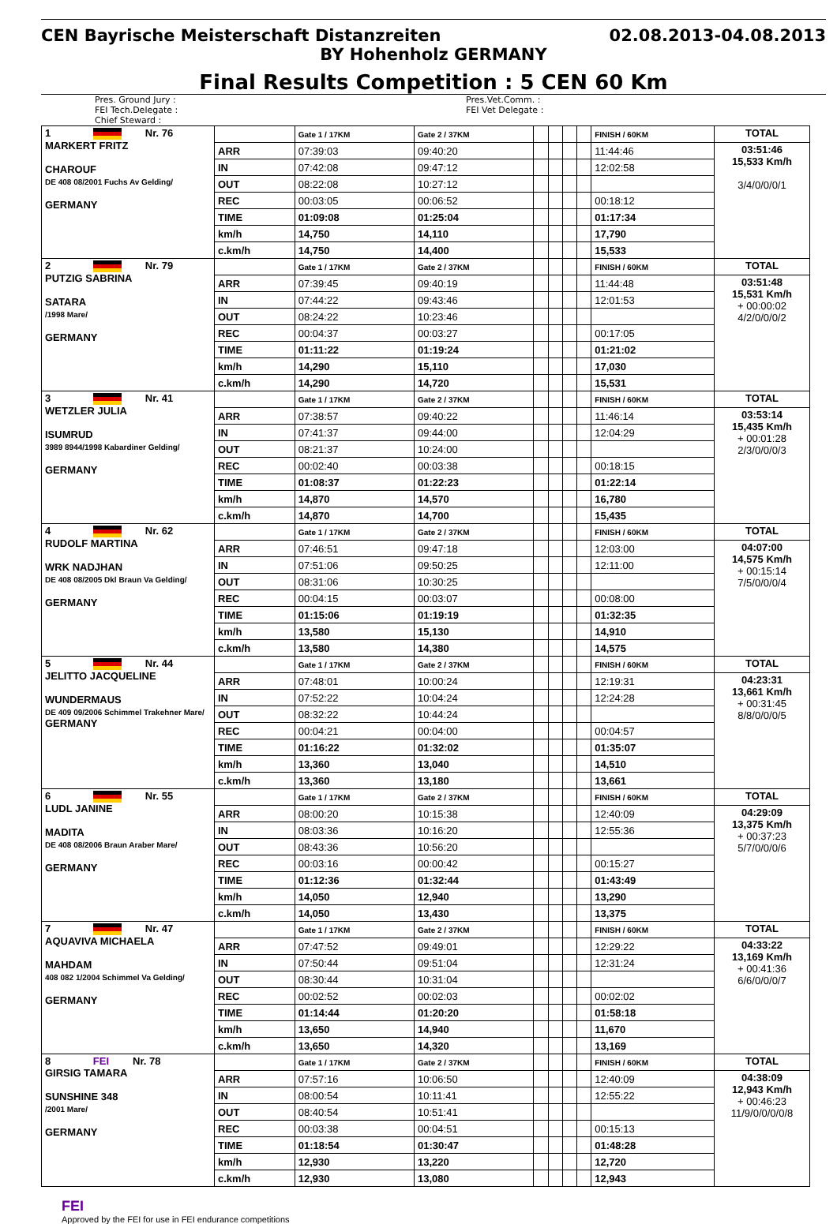CEN Bayrische Meisterschaft Distanzreiten 02.08.2013-04.08.2013
BY Hohenholz GERMANY
Final Results Competition : 5 CEN 60 Km
Pres. Ground Jury :
FEI Tech.Delegate :
Chief Steward :
Pres.Vet.Comm. :
FEI Vet Delegate :
| 1 Nr. 76 MARKERT FRITZ CHAROUF DE 408 08/2001 Fuchs Av Gelding/ GERMANY | | Gate 1 / 17KM | Gate 2 / 37KM | | | | | FINISH / 60KM | TOTAL |
| | ARR | 07:39:03 | 09:40:20 | | | | | 11:44:46 | 03:51:46 15,533 Km/h 3/4/0/0/0/1 |
| | IN | 07:42:08 | 09:47:12 | | | | | 12:02:58 | |
| | OUT | 08:22:08 | 10:27:12 | | | | | | |
| | REC | 00:03:05 | 00:06:52 | | | | | 00:18:12 | |
| | TIME | 01:09:08 | 01:25:04 | | | | | 01:17:34 | |
| | km/h | 14,750 | 14,110 | | | | | 17,790 | |
| | c.km/h | 14,750 | 14,400 | | | | | 15,533 | |
| 2 Nr. 79 PUTZIG SABRINA SATARA /1998 Mare/ GERMANY | | Gate 1 / 17KM | Gate 2 / 37KM | | | | | FINISH / 60KM | TOTAL |
| | ARR | 07:39:45 | 09:40:19 | | | | | 11:44:48 | 03:51:48 15,531 Km/h + 00:00:02 4/2/0/0/0/2 |
| | IN | 07:44:22 | 09:43:46 | | | | | 12:01:53 | |
| | OUT | 08:24:22 | 10:23:46 | | | | | | |
| | REC | 00:04:37 | 00:03:27 | | | | | 00:17:05 | |
| | TIME | 01:11:22 | 01:19:24 | | | | | 01:21:02 | |
| | km/h | 14,290 | 15,110 | | | | | 17,030 | |
| | c.km/h | 14,290 | 14,720 | | | | | 15,531 | |
| 3 Nr. 41 WETZLER JULIA ISUMRUD 3989 8944/1998 Kabardiner Gelding/ GERMANY | | Gate 1 / 17KM | Gate 2 / 37KM | | | | | FINISH / 60KM | TOTAL |
| | ARR | 07:38:57 | 09:40:22 | | | | | 11:46:14 | 03:53:14 15,435 Km/h + 00:01:28 2/3/0/0/0/3 |
| | IN | 07:41:37 | 09:44:00 | | | | | 12:04:29 | |
| | OUT | 08:21:37 | 10:24:00 | | | | | | |
| | REC | 00:02:40 | 00:03:38 | | | | | 00:18:15 | |
| | TIME | 01:08:37 | 01:22:23 | | | | | 01:22:14 | |
| | km/h | 14,870 | 14,570 | | | | | 16,780 | |
| | c.km/h | 14,870 | 14,700 | | | | | 15,435 | |
| 4 Nr. 62 RUDOLF MARTINA WRK NADJHAN DE 408 08/2005 Dkl Braun Va Gelding/ GERMANY | | Gate 1 / 17KM | Gate 2 / 37KM | | | | | FINISH / 60KM | TOTAL |
| | ARR | 07:46:51 | 09:47:18 | | | | | 12:03:00 | 04:07:00 14,575 Km/h + 00:15:14 7/5/0/0/0/4 |
| | IN | 07:51:06 | 09:50:25 | | | | | 12:11:00 | |
| | OUT | 08:31:06 | 10:30:25 | | | | | | |
| | REC | 00:04:15 | 00:03:07 | | | | | 00:08:00 | |
| | TIME | 01:15:06 | 01:19:19 | | | | | 01:32:35 | |
| | km/h | 13,580 | 15,130 | | | | | 14,910 | |
| | c.km/h | 13,580 | 14,380 | | | | | 14,575 | |
| 5 Nr. 44 JELITTO JACQUELINE WUNDERMAUS DE 409 09/2006 Schimmel Trakehner Mare/ GERMANY | | Gate 1 / 17KM | Gate 2 / 37KM | | | | | FINISH / 60KM | TOTAL |
| | ARR | 07:48:01 | 10:00:24 | | | | | 12:19:31 | 04:23:31 13,661 Km/h + 00:31:45 8/8/0/0/0/5 |
| | IN | 07:52:22 | 10:04:24 | | | | | 12:24:28 | |
| | OUT | 08:32:22 | 10:44:24 | | | | | | |
| | REC | 00:04:21 | 00:04:00 | | | | | 00:04:57 | |
| | TIME | 01:16:22 | 01:32:02 | | | | | 01:35:07 | |
| | km/h | 13,360 | 13,040 | | | | | 14,510 | |
| | c.km/h | 13,360 | 13,180 | | | | | 13,661 | |
| 6 Nr. 55 LUDL JANINE MADITA DE 408 08/2006 Braun Araber Mare/ GERMANY | | Gate 1 / 17KM | Gate 2 / 37KM | | | | | FINISH / 60KM | TOTAL |
| | ARR | 08:00:20 | 10:15:38 | | | | | 12:40:09 | 04:29:09 13,375 Km/h + 00:37:23 5/7/0/0/0/6 |
| | IN | 08:03:36 | 10:16:20 | | | | | 12:55:36 | |
| | OUT | 08:43:36 | 10:56:20 | | | | | | |
| | REC | 00:03:16 | 00:00:42 | | | | | 00:15:27 | |
| | TIME | 01:12:36 | 01:32:44 | | | | | 01:43:49 | |
| | km/h | 14,050 | 12,940 | | | | | 13,290 | |
| | c.km/h | 14,050 | 13,430 | | | | | 13,375 | |
| 7 Nr. 47 AQUAVIVA MICHAELA MAHDAM 408 082 1/2004 Schimmel Va Gelding/ GERMANY | | Gate 1 / 17KM | Gate 2 / 37KM | | | | | FINISH / 60KM | TOTAL |
| | ARR | 07:47:52 | 09:49:01 | | | | | 12:29:22 | 04:33:22 13,169 Km/h + 00:41:36 6/6/0/0/0/7 |
| | IN | 07:50:44 | 09:51:04 | | | | | 12:31:24 | |
| | OUT | 08:30:44 | 10:31:04 | | | | | | |
| | REC | 00:02:52 | 00:02:03 | | | | | 00:02:02 | |
| | TIME | 01:14:44 | 01:20:20 | | | | | 01:58:18 | |
| | km/h | 13,650 | 14,940 | | | | | 11,670 | |
| | c.km/h | 13,650 | 14,320 | | | | | 13,169 | |
| 8 FEI Nr. 78 GIRSIG TAMARA SUNSHINE 348 /2001 Mare/ GERMANY | | Gate 1 / 17KM | Gate 2 / 37KM | | | | | FINISH / 60KM | TOTAL |
| | ARR | 07:57:16 | 10:06:50 | | | | | 12:40:09 | 04:38:09 12,943 Km/h + 00:46:23 11/9/0/0/0/0/8 |
| | IN | 08:00:54 | 10:11:41 | | | | | 12:55:22 | |
| | OUT | 08:40:54 | 10:51:41 | | | | | | |
| | REC | 00:03:38 | 00:04:51 | | | | | 00:15:13 | |
| | TIME | 01:18:54 | 01:30:47 | | | | | 01:48:28 | |
| | km/h | 12,930 | 13,220 | | | | | 12,720 | |
| | c.km/h | 12,930 | 13,080 | | | | | 12,943 | |
FEI
Approved by the FEI for use in FEI endurance competitions